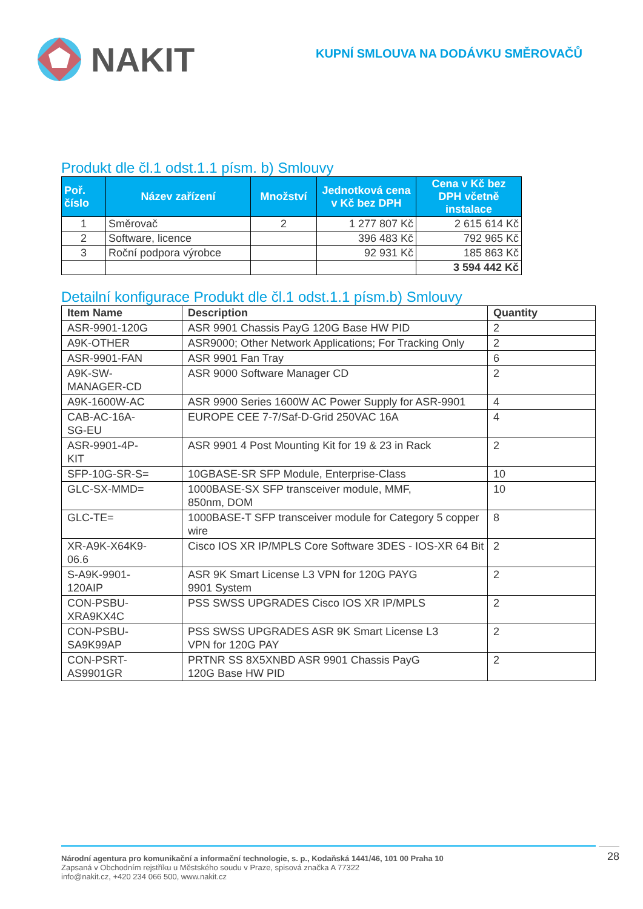NAKIT
KUPNÍ SMLOUVA NA DODÁVKU SMĚROVAČŮ
Produkt dle čl.1 odst.1.1 písm. b) Smlouvy
| Poř. číslo | Název zařízení | Množství | Jednotková cena v Kč bez DPH | Cena v Kč bez DPH včetně instalace |
| --- | --- | --- | --- | --- |
| 1 | Směrovač | 2 | 1 277 807 Kč | 2 615 614 Kč |
| 2 | Software, licence | | 396 483 Kč | 792 965 Kč |
| 3 | Roční podpora výrobce | | 92 931 Kč | 185 863 Kč |
| | | | | 3 594 442 Kč |
Detailní konfigurace Produkt dle čl.1 odst.1.1 písm.b) Smlouvy
| Item Name | Description | Quantity |
| --- | --- | --- |
| ASR-9901-120G | ASR 9901 Chassis PayG 120G Base HW PID | 2 |
| A9K-OTHER | ASR9000; Other Network Applications; For Tracking Only | 2 |
| ASR-9901-FAN | ASR 9901 Fan Tray | 6 |
| A9K-SW- MANAGER-CD | ASR 9000 Software Manager CD | 2 |
| A9K-1600W-AC | ASR 9900 Series 1600W AC Power Supply for ASR-9901 | 4 |
| CAB-AC-16A- SG-EU | EUROPE CEE 7-7/Saf-D-Grid 250VAC 16A | 4 |
| ASR-9901-4P- KIT | ASR 9901 4 Post Mounting Kit for 19 & 23 in Rack | 2 |
| SFP-10G-SR-S= | 10GBASE-SR SFP Module, Enterprise-Class | 10 |
| GLC-SX-MMD= | 1000BASE-SX SFP transceiver module, MMF, 850nm, DOM | 10 |
| GLC-TE= | 1000BASE-T SFP transceiver module for Category 5 copper wire | 8 |
| XR-A9K-X64K9- 06.6 | Cisco IOS XR IP/MPLS Core Software 3DES - IOS-XR 64 Bit | 2 |
| S-A9K-9901- 120AIP | ASR 9K Smart License L3 VPN for 120G PAYG 9901 System | 2 |
| CON-PSBU- XRA9KX4C | PSS SWSS UPGRADES Cisco IOS XR IP/MPLS | 2 |
| CON-PSBU- SA9K99AP | PSS SWSS UPGRADES ASR 9K Smart License L3 VPN for 120G PAY | 2 |
| CON-PSRT- AS9901GR | PRTNR SS 8X5XNBD ASR 9901 Chassis PayG 120G Base HW PID | 2 |
Národní agentura pro komunikační a informační technologie, s. p., Kodaňská 1441/46, 101 00 Praha 10
Zapsaná v Obchodním rejstříku u Městského soudu v Praze, spisová značka A 77322
info@nakit.cz, +420 234 066 500, www.nakit.cz
28